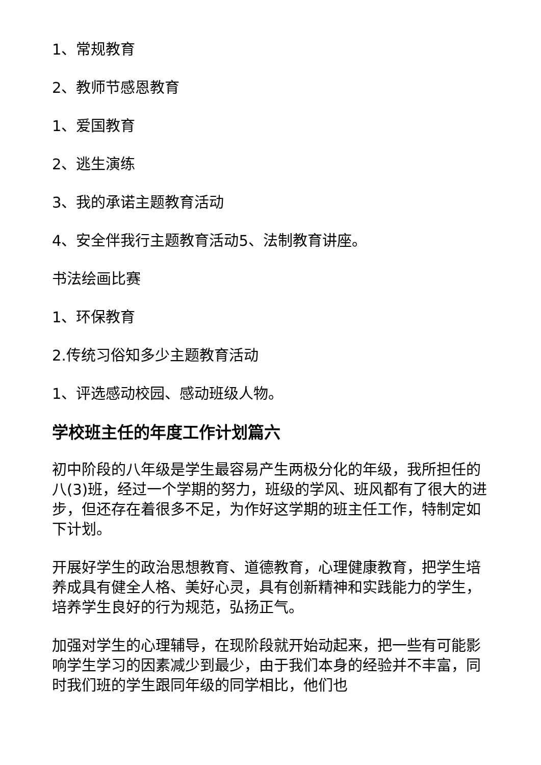1、常规教育
2、教师节感恩教育
1、爱国教育
2、逃生演练
3、我的承诺主题教育活动
4、安全伴我行主题教育活动5、法制教育讲座。
书法绘画比赛
1、环保教育
2.传统习俗知多少主题教育活动
1、评选感动校园、感动班级人物。
学校班主任的年度工作计划篇六
初中阶段的八年级是学生最容易产生两极分化的年级，我所担任的八(3)班，经过一个学期的努力，班级的学风、班风都有了很大的进步，但还存在着很多不足，为作好这学期的班主任工作，特制定如下计划。
开展好学生的政治思想教育、道德教育，心理健康教育，把学生培养成具有健全人格、美好心灵，具有创新精神和实践能力的学生，培养学生良好的行为规范，弘扬正气。
加强对学生的心理辅导，在现阶段就开始动起来，把一些有可能影响学生学习的因素减少到最少，由于我们本身的经验并不丰富，同时我们班的学生跟同年级的同学相比，他们也